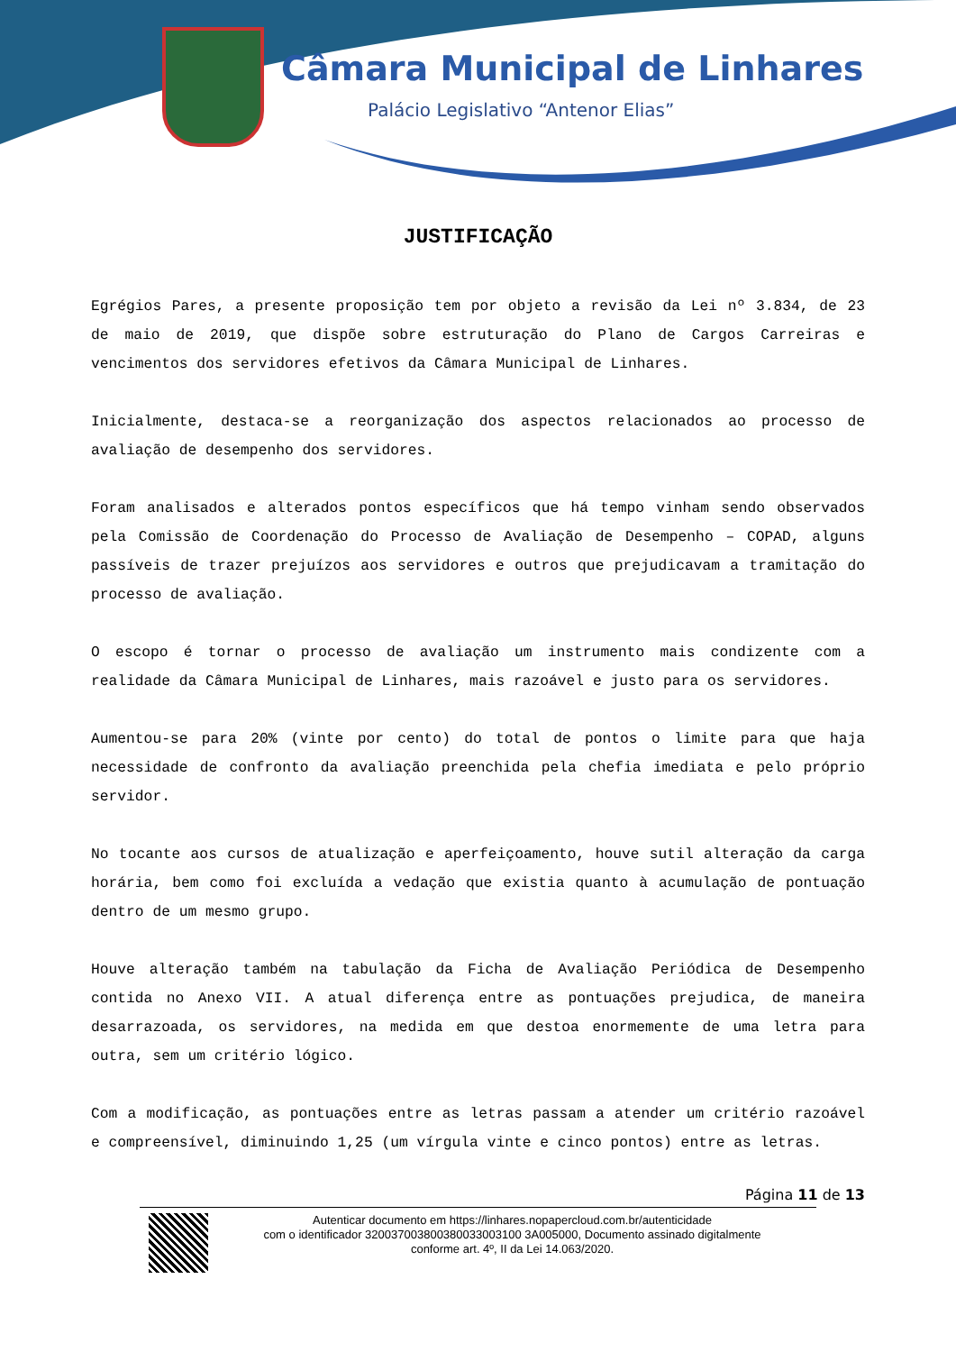Câmara Municipal de Linhares
Palácio Legislativo “Antenor Elias”
JUSTIFICAÇÃO
Egrégios Pares, a presente proposição tem por objeto a revisão da Lei nº 3.834, de 23 de maio de 2019, que dispõe sobre estruturação do Plano de Cargos Carreiras e vencimentos dos servidores efetivos da Câmara Municipal de Linhares.
Inicialmente, destaca-se a reorganização dos aspectos relacionados ao processo de avaliação de desempenho dos servidores.
Foram analisados e alterados pontos específicos que há tempo vinham sendo observados pela Comissão de Coordenação do Processo de Avaliação de Desempenho – COPAD, alguns passíveis de trazer prejuízos aos servidores e outros que prejudicavam a tramitação do processo de avaliação.
O escopo é tornar o processo de avaliação um instrumento mais condizente com a realidade da Câmara Municipal de Linhares, mais razoável e justo para os servidores.
Aumentou-se para 20% (vinte por cento) do total de pontos o limite para que haja necessidade de confronto da avaliação preenchida pela chefia imediata e pelo próprio servidor.
No tocante aos cursos de atualização e aperfeiçoamento, houve sutil alteração da carga horária, bem como foi excluída a vedação que existia quanto à acumulação de pontuação dentro de um mesmo grupo.
Houve alteração também na tabulação da Ficha de Avaliação Periódica de Desempenho contida no Anexo VII. A atual diferença entre as pontuações prejudica, de maneira desarrazoada, os servidores, na medida em que destoa enormemente de uma letra para outra, sem um critério lógico.
Com a modificação, as pontuações entre as letras passam a atender um critério razoável e compreensível, diminuindo 1,25 (um vírgula vinte e cinco pontos) entre as letras.
Página 11 de 13
Autenticar documento em https://linhares.nopapercloud.com.br/autenticidade
com o identificador 320037003800380033003100 3A005000, Documento assinado digitalmente
conforme art. 4º, II da Lei 14.063/2020.